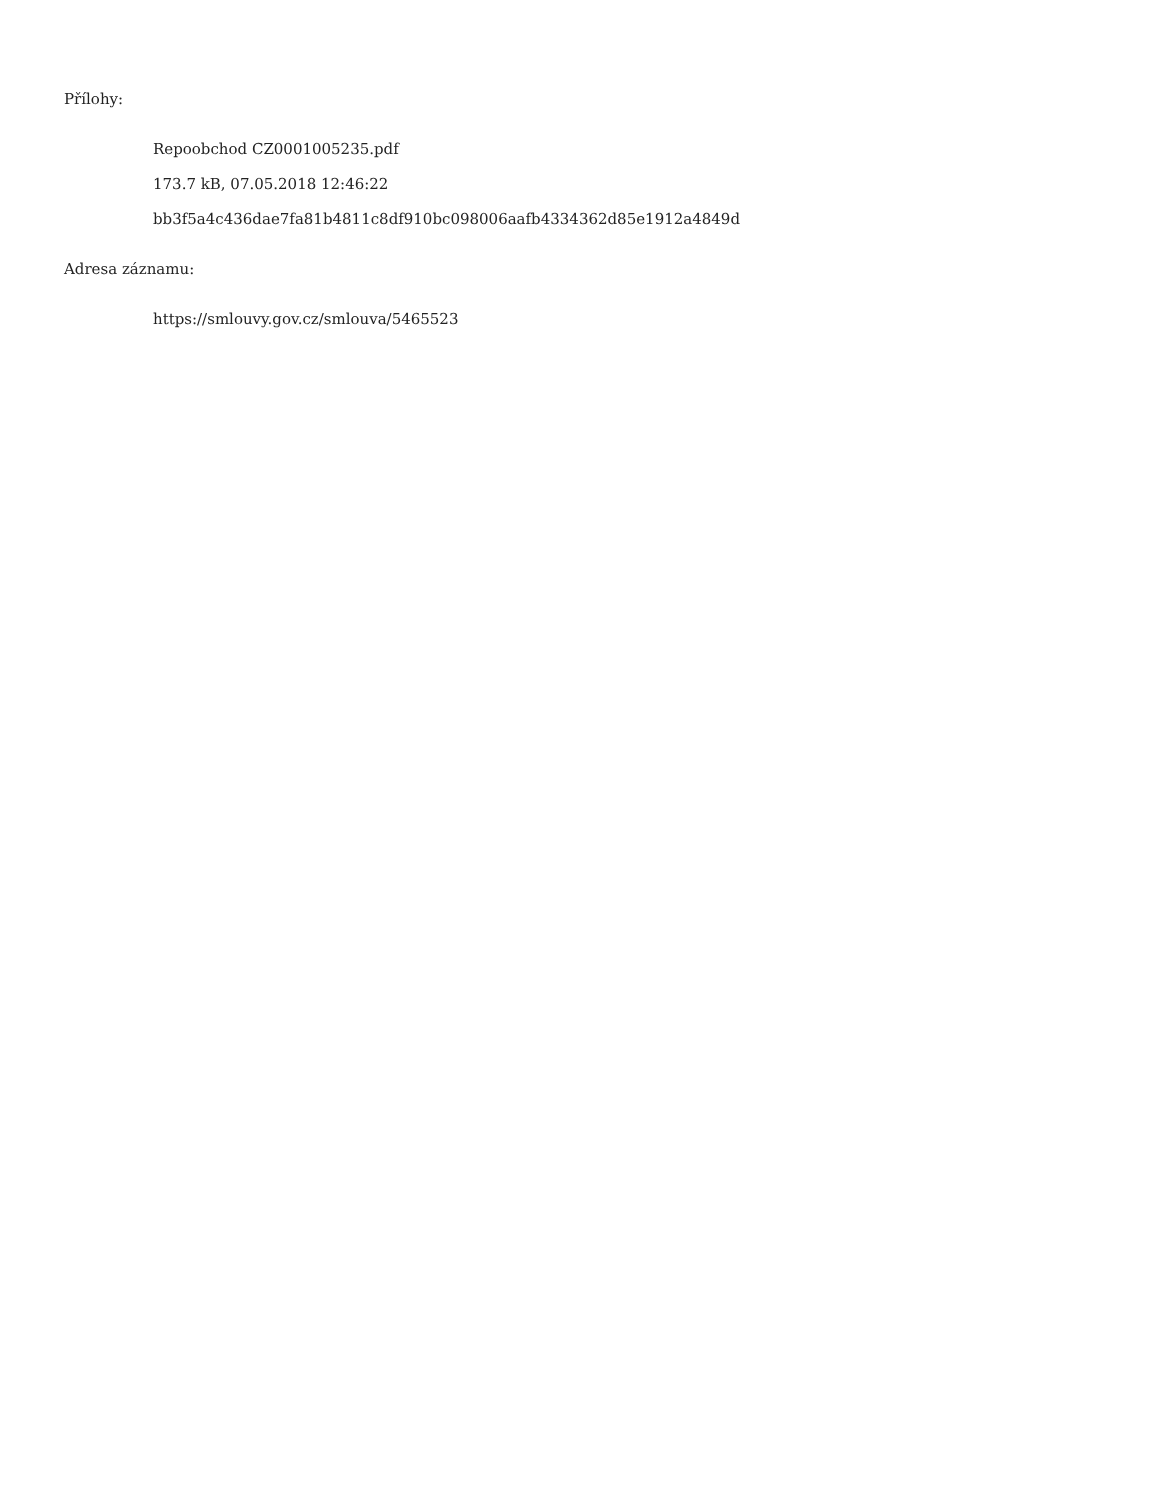Přílohy:
Repoobchod CZ0001005235.pdf
173.7 kB, 07.05.2018 12:46:22
bb3f5a4c436dae7fa81b4811c8df910bc098006aafb4334362d85e1912a4849d
Adresa záznamu:
https://smlouvy.gov.cz/smlouva/5465523